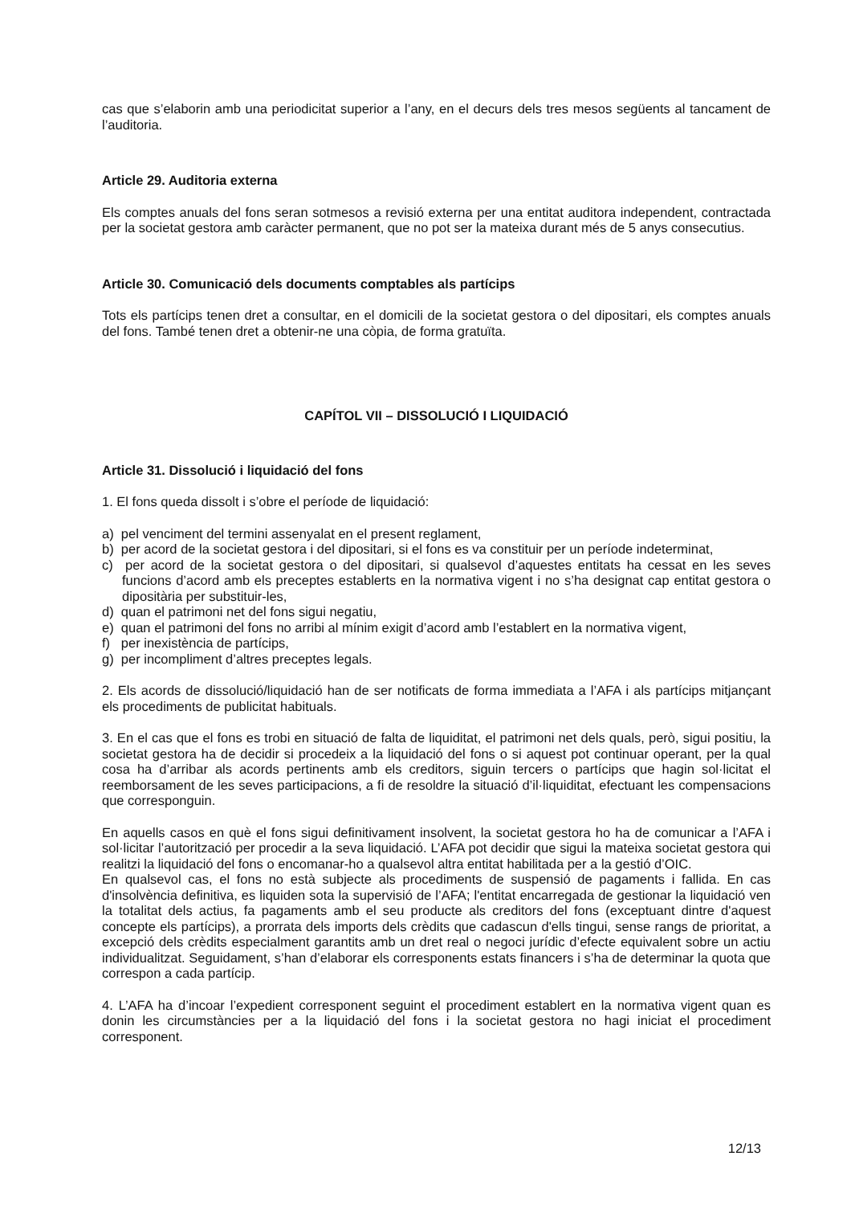cas que s’elaborin amb una periodicitat superior a l’any, en el decurs dels tres mesos següents al tancament de l’auditoria.
Article 29. Auditoria externa
Els comptes anuals del fons seran sotmesos a revisió externa per una entitat auditora independent, contractada per la societat gestora amb caràcter permanent, que no pot ser la mateixa durant més de 5 anys consecutius.
Article 30. Comunicació dels documents comptables als partícips
Tots els partícips tenen dret a consultar, en el domicili de la societat gestora o del dipositari, els comptes anuals del fons. També tenen dret a obtenir-ne una còpia, de forma gratuïta.
CAPÍTOL VII – DISSOLUCIÓ I LIQUIDACIÓ
Article 31. Dissolució i liquidació del fons
1. El fons queda dissolt i s’obre el període de liquidació:
a) pel venciment del termini assenyalat en el present reglament,
b) per acord de la societat gestora i del dipositari, si el fons es va constituir per un període indeterminat,
c) per acord de la societat gestora o del dipositari, si qualsevol d’aquestes entitats ha cessat en les seves funcions d’acord amb els preceptes establerts en la normativa vigent i no s’ha designat cap entitat gestora o dipositària per substituir-les,
d) quan el patrimoni net del fons sigui negatiu,
e) quan el patrimoni del fons no arribi al mínim exigit d’acord amb l’establert en la normativa vigent,
f) per inexistència de partícips,
g) per incompliment d’altres preceptes legals.
2. Els acords de dissolució/liquidació han de ser notificats de forma immediata a l’AFA i als partícips mitjançant els procediments de publicitat habituals.
3. En el cas que el fons es trobi en situació de falta de liquiditat, el patrimoni net dels quals, però, sigui positiu, la societat gestora ha de decidir si procedeix a la liquidació del fons o si aquest pot continuar operant, per la qual cosa ha d’arribar als acords pertinents amb els creditors, siguin tercers o partícips que hagin sol·licitat el reemborsament de les seves participacions, a fi de resoldre la situació d’il·liquiditat, efectuant les compensacions que corresponguin.
En aquells casos en què el fons sigui definitivament insolvent, la societat gestora ho ha de comunicar a l’AFA i sol·licitar l’autorització per procedir a la seva liquidació. L’AFA pot decidir que sigui la mateixa societat gestora qui realitzi la liquidació del fons o encomanar-ho a qualsevol altra entitat habilitada per a la gestió d’OIC.
En qualsevol cas, el fons no està subjecte als procediments de suspensió de pagaments i fallida. En cas d'insolvència definitiva, es liquiden sota la supervisió de l’AFA; l'entitat encarregada de gestionar la liquidació ven la totalitat dels actius, fa pagaments amb el seu producte als creditors del fons (exceptuant dintre d'aquest concepte els partícips), a prorrata dels imports dels crèdits que cadascun d'ells tingui, sense rangs de prioritat, a excepció dels crèdits especialment garantits amb un dret real o negoci jurídic d’efecte equivalent sobre un actiu individualitzat. Seguidament, s’han d’elaborar els corresponents estats financers i s’ha de determinar la quota que correspon a cada partícip.
4. L’AFA ha d’incoar l’expedient corresponent seguint el procediment establert en la normativa vigent quan es donin les circumstàncies per a la liquidació del fons i la societat gestora no hagi iniciat el procediment corresponent.
12/13